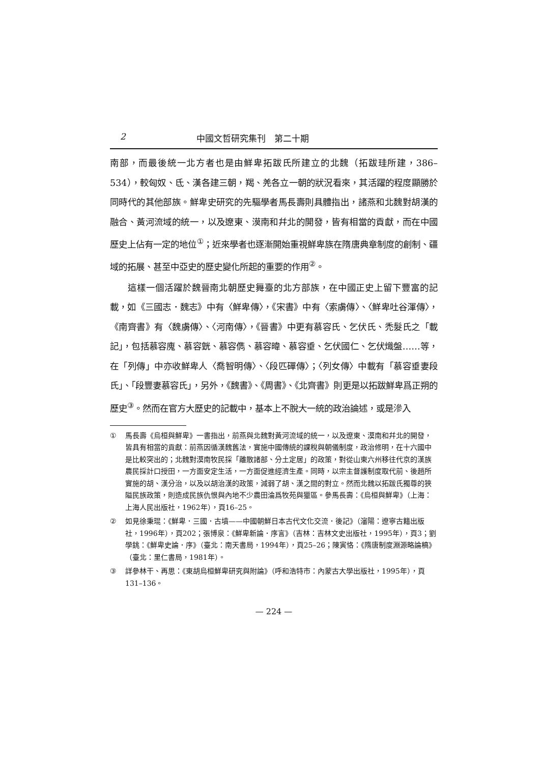2 中國文哲研究集刊　第二十期
南部，而最後統一北方者也是由鮮卑拓跋氏所建立的北魏（拓跋珪所建，386–534），較匈奴、氐、漢各建三朝，羯、羌各立一朝的狀況看來，其活躍的程度顯勝於同時代的其他部族。鮮卑史研究的先驅學者馬長壽則具體指出，諸燕和北魏對胡漢的融合、黃河流域的統一，以及遼東、漠南和幷北的開發，皆有相當的貢獻，而在中國歷史上佔有一定的地位<sup>①</sup>；近來學者也逐漸開始重視鮮卑族在隋唐典章制度的創制、疆域的拓展、甚至中亞史的歷史變化所起的重要的作用<sup>②</sup>。
這樣一個活躍於魏晉南北朝歷史舞臺的北方部族，在中國正史上留下豐富的記載，如《三國志．魏志》中有〈鮮卑傳〉，《宋書》中有〈索虜傳〉、〈鮮卑吐谷渾傳〉，《南齊書》有〈魏虜傳〉、〈河南傳〉，《晉書》中更有慕容氏、乞伏氏、禿髮氏之「載記」，包括慕容廆、慕容皝、慕容儁、慕容暐、慕容垂、乞伏國仁、乞伏熾盤……等，在「列傳」中亦收鮮卑人〈喬智明傳〉、〈段匹磾傳〉；〈列女傳〉中載有「慕容垂妻段氏」、「段豐妻慕容氏」，另外，《魏書》、《周書》、《北齊書》則更是以拓跋鮮卑爲正朔的歷史<sup>③</sup>。然而在官方大歷史的記載中，基本上不脫大一統的政治論述，或是滲入
① 馬長壽《烏桓與鮮卑》一書指出，前燕與北魏對黃河流域的統一，以及遼東、漠南和幷北的開發，皆具有相當的貢獻：前燕因循漢魏舊法，實施中國傳統的課稅與朝儀制度，政治修明，在十六國中是比較突出的；北魏對漠南牧民採「離散諸部、分土定居」的政策，對從山東六州移往代京的漢族農民採計口授田，一方面安定生活，一方面促進經濟生產。同時，以宗主督護制度取代前、後趙所實施的胡、漢分治，以及以胡治漢的政策，減弱了胡、漢之間的對立。然而北魏以拓跋氏獨尊的狹隘民族政策，則造成民族仇恨與內地不少農田淪爲牧苑與獵區。參馬長壽：《烏桓與鮮卑》（上海：上海人民出版社，1962年），頁16–25。
② 如見徐秉琨：《鮮卑．三國．古墳——中國朝鮮日本古代文化交流．後記》（瀋陽：遼寧古籍出版社，1996年），頁202；張博泉：《鮮卑新論．序言》（吉林：吉林文史出版社，1995年），頁3；劉學銚：《鮮卑史論．序》（臺北：南天書局，1994年），頁25–26；陳寅恪：《隋唐制度淵源略論稿》（臺北：里仁書局，1981年）。
③ 詳參林干、再思：《東胡烏桓鮮卑研究與附論》（呼和浩特市：內蒙古大學出版社，1995年），頁131–136。
— 224 —